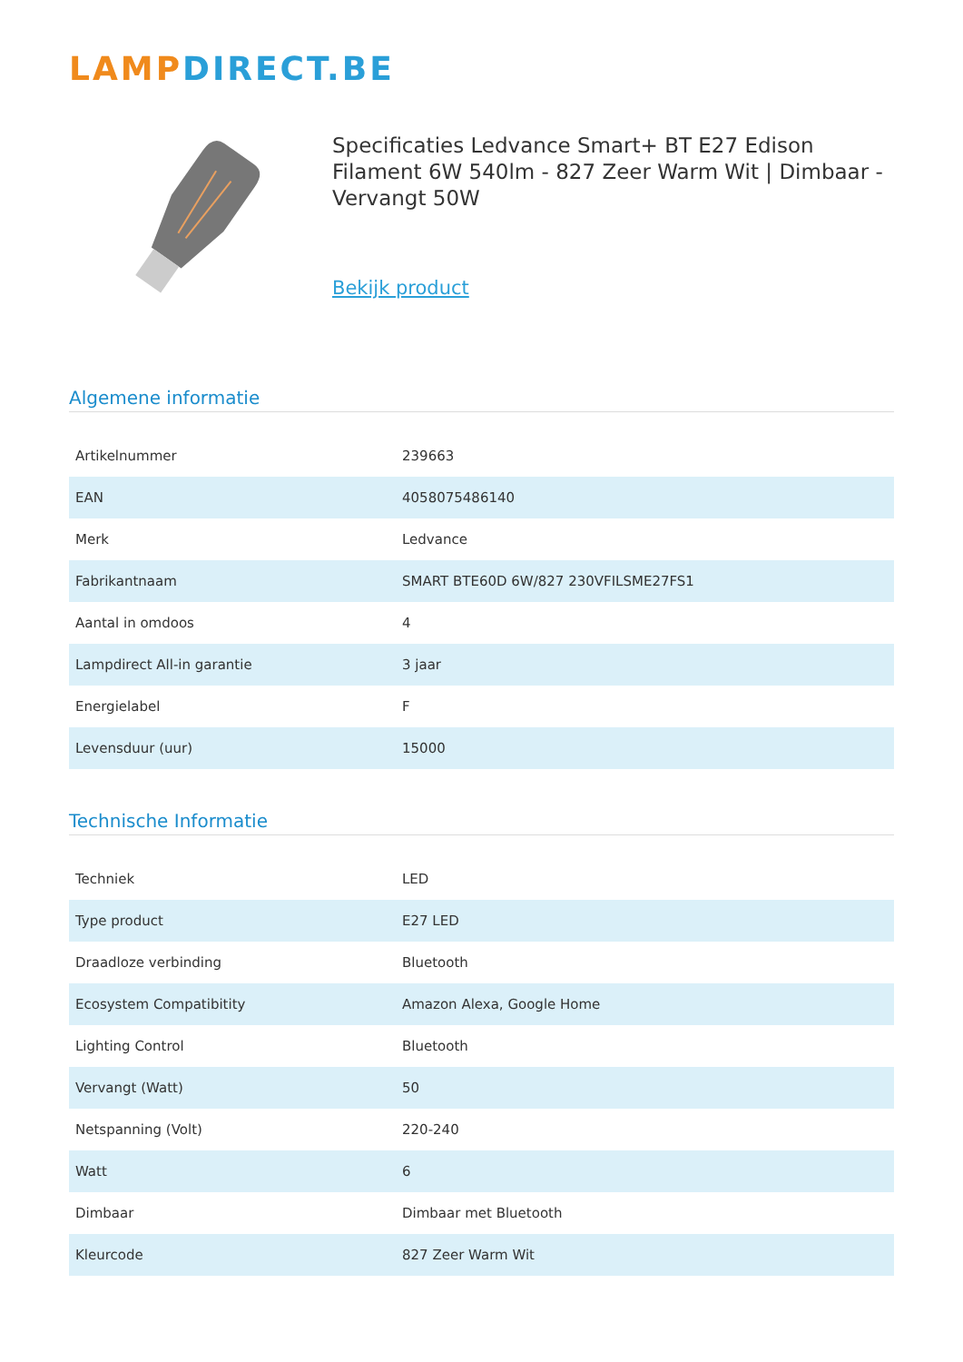LAMP DIRECT.BE
Specificaties Ledvance Smart+ BT E27 Edison Filament 6W 540lm - 827 Zeer Warm Wit | Dimbaar - Vervangt 50W
Bekijk product
Algemene informatie
| Artikelnummer | 239663 |
| EAN | 4058075486140 |
| Merk | Ledvance |
| Fabrikantnaam | SMART BTE60D 6W/827 230VFILSME27FS1 |
| Aantal in omdoos | 4 |
| Lampdirect All-in garantie | 3 jaar |
| Energielabel | F |
| Levensduur (uur) | 15000 |
Technische Informatie
| Techniek | LED |
| Type product | E27 LED |
| Draadloze verbinding | Bluetooth |
| Ecosystem Compatibitity | Amazon Alexa, Google Home |
| Lighting Control | Bluetooth |
| Vervangt (Watt) | 50 |
| Netspanning (Volt) | 220-240 |
| Watt | 6 |
| Dimbaar | Dimbaar met Bluetooth |
| Kleurcode | 827 Zeer Warm Wit |